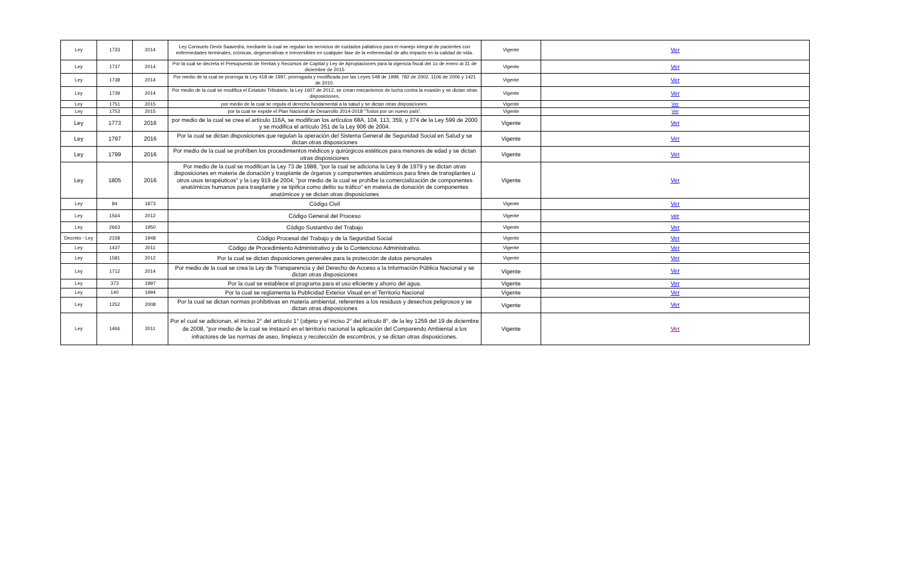| Ley | 1733 | 2014 | Ley Consuelo Devis Saavedra, mediante la cual se regulan los servicios de cuidados paliativos para el manejo integral de pacientes con enfermedades terminales, crónicas, degenerativas e irreversibles en cualquier fase de la enfermedad de alto impacto en la calidad de vida. | Vigente | Ver |
| Ley | 1737 | 2014 | Por la cual se decreta el Presupuesto de Rentas y Recursos de Capital y Ley de Apropiaciones para la vigencia fiscal del 1o de enero al 31 de diciembre de 2015 | Vigente | Ver |
| Ley | 1738 | 2014 | Por medio de la cual se prorroga la Ley 418 de 1997, prorrogada y modificada por las Leyes 548 de 1999, 782 de 2002, 1106 de 2006 y 1421 de 2010. | Vigente | Ver |
| Ley | 1739 | 2014 | Por medio de la cual se modifica el Estatuto Tributario, la Ley 1607 de 2012, se crean mecanismos de lucha contra la evasión y se dictan otras disposiciones. | Vigente | Ver |
| Ley | 1751 | 2015 | por medio de la cual se regula el derecho fundamental a la salud y se dictan otras disposiciones. | Vigente | Ver |
| Ley | 1753 | 2015 | por la cual se expide el Plan Nacional de Desarrollo 2014-2018 “Todos por un nuevo país”. | Vigente | Ver |
| Ley | 1773 | 2016 | por medio de la cual se crea el artículo 116A, se modifican los artículos 68A, 104, 113, 359, y 374 de la Ley 599 de 2000 y se modifica el artículo 351 de la Ley 906 de 2004. | Vigente | Ver |
| Ley | 1797 | 2016 | Por la cual se dictan disposiciones que regulan la operación del Sistema General de Seguridad Social en Salud y se dictan otras disposiciones | Vigente | Ver |
| Ley | 1799 | 2016 | Por medio de la cual se prohíben los procedimientos médicos y quirúrgicos estéticos para menores de edad y se dictan otras disposiciones | Vigente | Ver |
| Ley | 1805 | 2016 | Por medio de la cual se modifican la Ley 73 de 1988, "por la cual se adiciona la Ley 9 de 1979 y se dictan otras disposiciones en materia de donación y trasplante de órganos y componentes anatómicos para fines de transplantes u otros usos terapéuticos" y la Ley 919 de 2004, "por medio de la cual se prohíbe la comercialización de componentes anatómicos humanos para trasplante y se tipifica como delito su tráfico" en materia de donación de componentes anatómicos y se dictan otras disposiciones | Vigente | Ver |
| Ley | 84 | 1873 | Código Civil | Vigente | Ver |
| Ley | 1564 | 2012 | Código General del Proceso | Vigente | ver |
| Ley | 2663 | 1950 | Código Sustantivo del Trabajo | Vigente | Ver |
| Decreto - Ley | 2158 | 1948 | Código Procesal del Trabajo y de la Seguridad Social | Vigente | Ver |
| Ley | 1437 | 2011 | Código de Procedimiento Administrativo y de lo Contencioso Administrativo. | Vigente | Ver |
| Ley | 1581 | 2012 | Por la cual se dictan disposiciones generales para la protección de datos personales | Vigente | Ver |
| Ley | 1712 | 2014 | Por medio de la cual se crea la Ley de Transparencia y del Derecho de Acceso a la Información Pública Nacional y se dictan otras disposiciones | Vigente | Ver |
| Ley | 373 | 1997 | Por la cual se establece el programa para el uso eficiente y ahorro del agua. | Vigente | Ver |
| Ley | 140 | 1994 | Por la cual se reglamenta la Publicidad Exterior Visual en el Territorio Nacional | Vigente | Ver |
| Ley | 1252 | 2008 | Por la cual se dictan normas prohibitivas en materia ambiental, referentes a los residuos y desechos peligrosos y se dictan otras disposiciones | Vigente | Ver |
| Ley | 1466 | 2011 | Por el cual se adicionan, el inciso 2° del artículo 1° (objeto y el inciso 2° del artículo 8°, de la ley 1259 del 19 de diciembre de 2008, "por medio de la cual se instauró en el territorio nacional la aplicación del Comparendo Ambiental a los infractores de las normas de aseo, limpieza y recolección de escombros, y se dictan otras disposiciones. | Vigente | Ver |